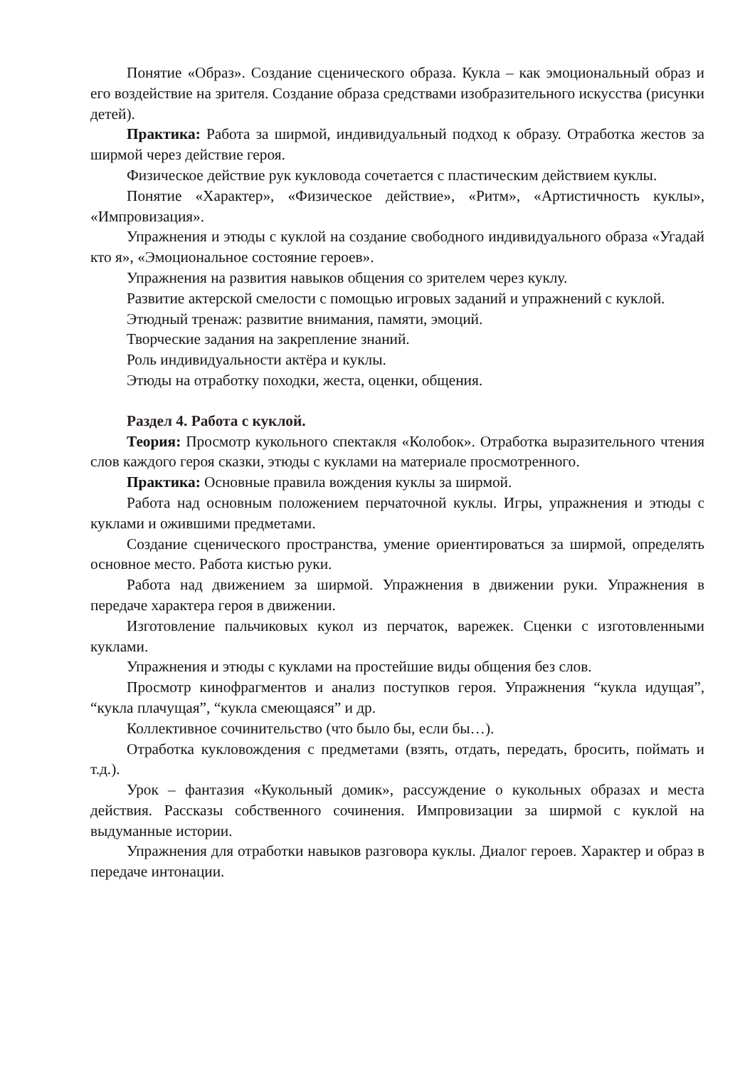Понятие «Образ». Создание сценического образа. Кукла – как эмоциональный образ и его воздействие на зрителя. Создание образа средствами изобразительного искусства (рисунки детей).
Практика: Работа за ширмой, индивидуальный подход к образу. Отработка жестов за ширмой через действие героя.
Физическое действие рук кукловода сочетается с пластическим действием куклы.
Понятие «Характер», «Физическое действие», «Ритм», «Артистичность куклы», «Импровизация».
Упражнения и этюды с куклой на создание свободного индивидуального образа «Угадай кто я», «Эмоциональное состояние героев».
Упражнения на развития навыков общения со зрителем через куклу.
Развитие актерской смелости с помощью игровых заданий и упражнений с куклой.
Этюдный тренаж: развитие внимания, памяти, эмоций.
Творческие задания на закрепление знаний.
Роль индивидуальности актёра и куклы.
Этюды на отработку походки, жеста, оценки, общения.
Раздел 4. Работа с куклой.
Теория: Просмотр кукольного спектакля «Колобок». Отработка выразительного чтения слов каждого героя сказки, этюды с куклами на материале просмотренного.
Практика: Основные правила вождения куклы за ширмой.
Работа над основным положением перчаточной куклы. Игры, упражнения и этюды с куклами и ожившими предметами.
Создание сценического пространства, умение ориентироваться за ширмой, определять основное место. Работа кистью руки.
Работа над движением за ширмой. Упражнения в движении руки. Упражнения в передаче характера героя в движении.
Изготовление пальчиковых кукол из перчаток, варежек. Сценки с изготовленными куклами.
Упражнения и этюды с куклами на простейшие виды общения без слов.
Просмотр кинофрагментов и анализ поступков героя. Упражнения “кукла идущая”, “кукла плачущая”, “кукла смеющаяся” и др.
Коллективное сочинительство (что было бы, если бы…).
Отработка кукловождения с предметами (взять, отдать, передать, бросить, поймать и т.д.).
Урок – фантазия «Кукольный домик», рассуждение о кукольных образах и места действия. Рассказы собственного сочинения. Импровизации за ширмой с куклой на выдуманные истории.
Упражнения для отработки навыков разговора куклы. Диалог героев. Характер и образ в передаче интонации.